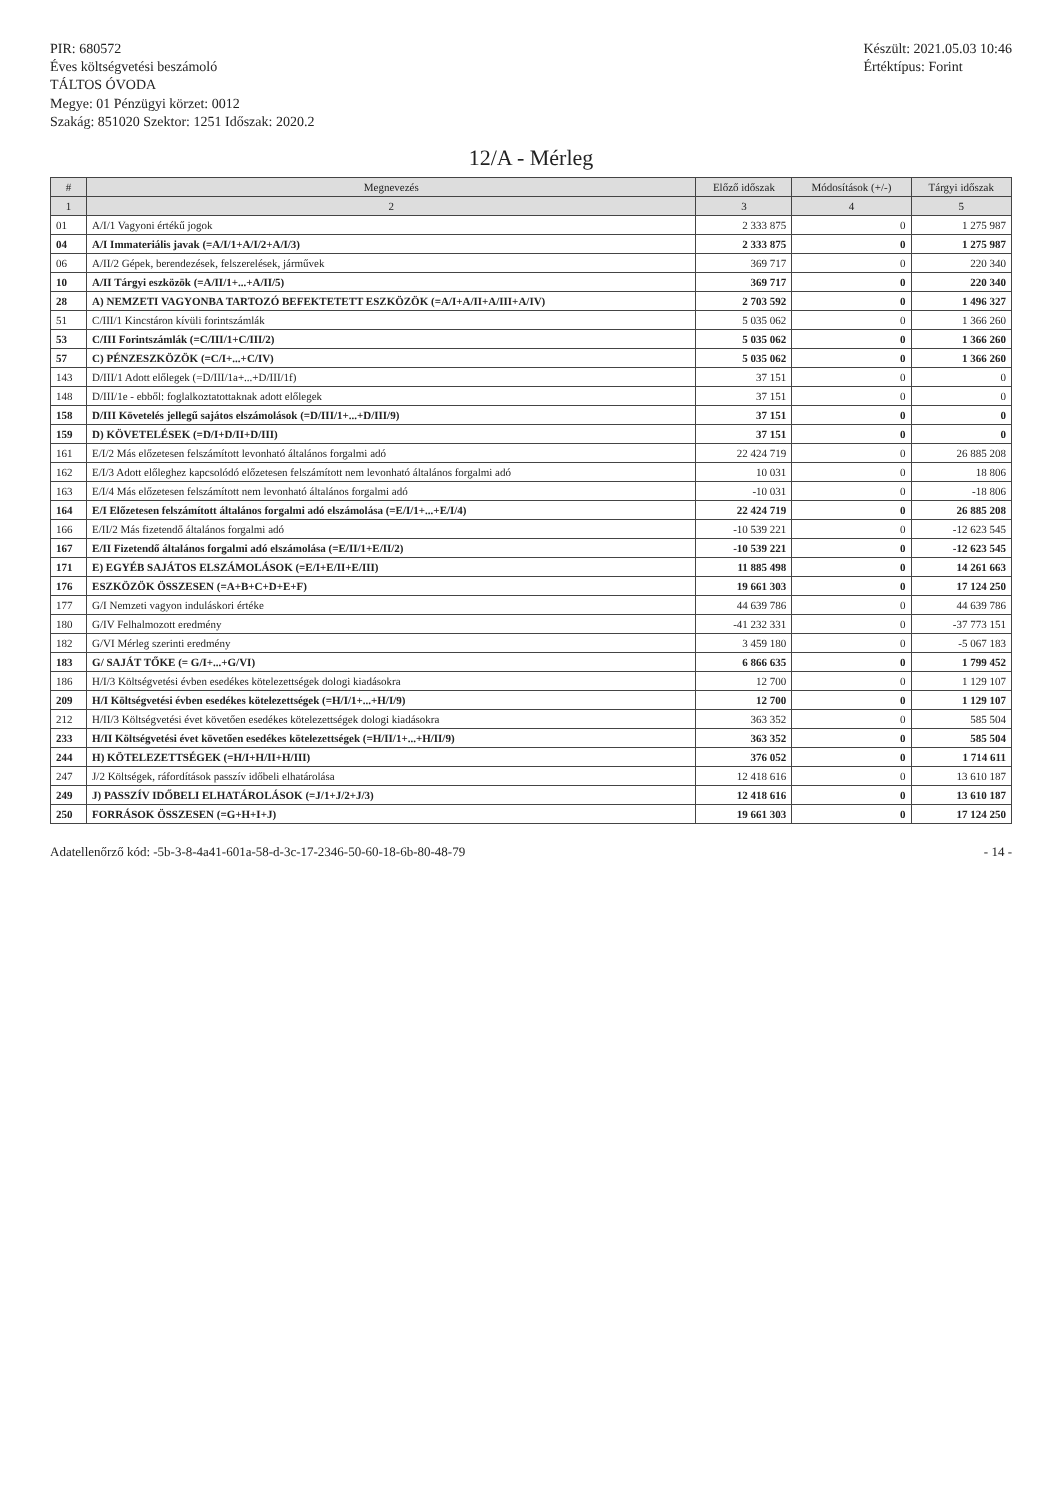PIR: 680572
Éves költségvetési beszámoló
TÁLTOS ÓVODA
Megye: 01 Pénzügyi körzet: 0012
Szakág: 851020 Szektor: 1251 Időszak: 2020.2
Készült: 2021.05.03 10:46
Értéktípus: Forint
12/A - Mérleg
| # | Megnevezés | Előző időszak | Módosítások (+/-) | Tárgyi időszak |
| --- | --- | --- | --- | --- |
| 1 | 2 | 3 | 4 | 5 |
| 01 | A/I/1 Vagyoni értékű jogok | 2 333 875 | 0 | 1 275 987 |
| 04 | A/I Immateriális javak (=A/I/1+A/I/2+A/I/3) | 2 333 875 | 0 | 1 275 987 |
| 06 | A/II/2 Gépek, berendezések, felszerelések, járművek | 369 717 | 0 | 220 340 |
| 10 | A/II Tárgyi eszközök (=A/II/1+...+A/II/5) | 369 717 | 0 | 220 340 |
| 28 | A) NEMZETI VAGYONBA TARTOZÓ BEFEKTETETT ESZKÖZÖK (=A/I+A/II+A/III+A/IV) | 2 703 592 | 0 | 1 496 327 |
| 51 | C/III/1 Kincstáron kívüli forintszámlák | 5 035 062 | 0 | 1 366 260 |
| 53 | C/III Forintszámlák (=C/III/1+C/III/2) | 5 035 062 | 0 | 1 366 260 |
| 57 | C) PÉNZESZKÖZÖK (=C/I+...+C/IV) | 5 035 062 | 0 | 1 366 260 |
| 143 | D/III/1 Adott előlegek (=D/III/1a+...+D/III/1f) | 37 151 | 0 | 0 |
| 148 | D/III/1e - ebből: foglalkoztatottaknak adott előlegek | 37 151 | 0 | 0 |
| 158 | D/III Követelés jellegű sajátos elszámolások (=D/III/1+...+D/III/9) | 37 151 | 0 | 0 |
| 159 | D) KÖVETELÉSEK (=D/I+D/II+D/III) | 37 151 | 0 | 0 |
| 161 | E/I/2 Más előzetesen felszámított levonható általános forgalmi adó | 22 424 719 | 0 | 26 885 208 |
| 162 | E/I/3 Adott előleghez kapcsolódó előzetesen felszámított nem levonható általános forgalmi adó | 10 031 | 0 | 18 806 |
| 163 | E/I/4 Más előzetesen felszámított nem levonható általános forgalmi adó | -10 031 | 0 | -18 806 |
| 164 | E/I Előzetesen felszámított általános forgalmi adó elszámolása (=E/I/1+...+E/I/4) | 22 424 719 | 0 | 26 885 208 |
| 166 | E/II/2 Más fizetendő általános forgalmi adó | -10 539 221 | 0 | -12 623 545 |
| 167 | E/II Fizetendő általános forgalmi adó elszámolása (=E/II/1+E/II/2) | -10 539 221 | 0 | -12 623 545 |
| 171 | E) EGYÉB SAJÁTOS ELSZÁMOLÁSOK (=E/I+E/II+E/III) | 11 885 498 | 0 | 14 261 663 |
| 176 | ESZKÖZÖK ÖSSZESEN (=A+B+C+D+E+F) | 19 661 303 | 0 | 17 124 250 |
| 177 | G/I Nemzeti vagyon induláskori értéke | 44 639 786 | 0 | 44 639 786 |
| 180 | G/IV Felhalmozott eredmény | -41 232 331 | 0 | -37 773 151 |
| 182 | G/VI Mérleg szerinti eredmény | 3 459 180 | 0 | -5 067 183 |
| 183 | G/ SAJÁT TŐKE (= G/I+...+G/VI) | 6 866 635 | 0 | 1 799 452 |
| 186 | H/I/3 Költségvetési évben esedékes kötelezettségek dologi kiadásokra | 12 700 | 0 | 1 129 107 |
| 209 | H/I Költségvetési évben esedékes kötelezettségek (=H/I/1+...+H/I/9) | 12 700 | 0 | 1 129 107 |
| 212 | H/II/3 Költségvetési évet követően esedékes kötelezettségek dologi kiadásokra | 363 352 | 0 | 585 504 |
| 233 | H/II Költségvetési évet követően esedékes kötelezettségek (=H/II/1+...+H/II/9) | 363 352 | 0 | 585 504 |
| 244 | H) KÖTELEZETTSÉGEK (=H/I+H/II+H/III) | 376 052 | 0 | 1 714 611 |
| 247 | J/2 Költségek, ráfordítások passzív időbeli elhatárolása | 12 418 616 | 0 | 13 610 187 |
| 249 | J) PASSZÍV IDŐBELI ELHATÁROLÁSOK (=J/1+J/2+J/3) | 12 418 616 | 0 | 13 610 187 |
| 250 | FORRÁSOK ÖSSZESEN (=G+H+I+J) | 19 661 303 | 0 | 17 124 250 |
Adatellenőrző kód: -5b-3-8-4a41-601a-58-d-3c-17-2346-50-60-18-6b-80-48-79 - 14 -